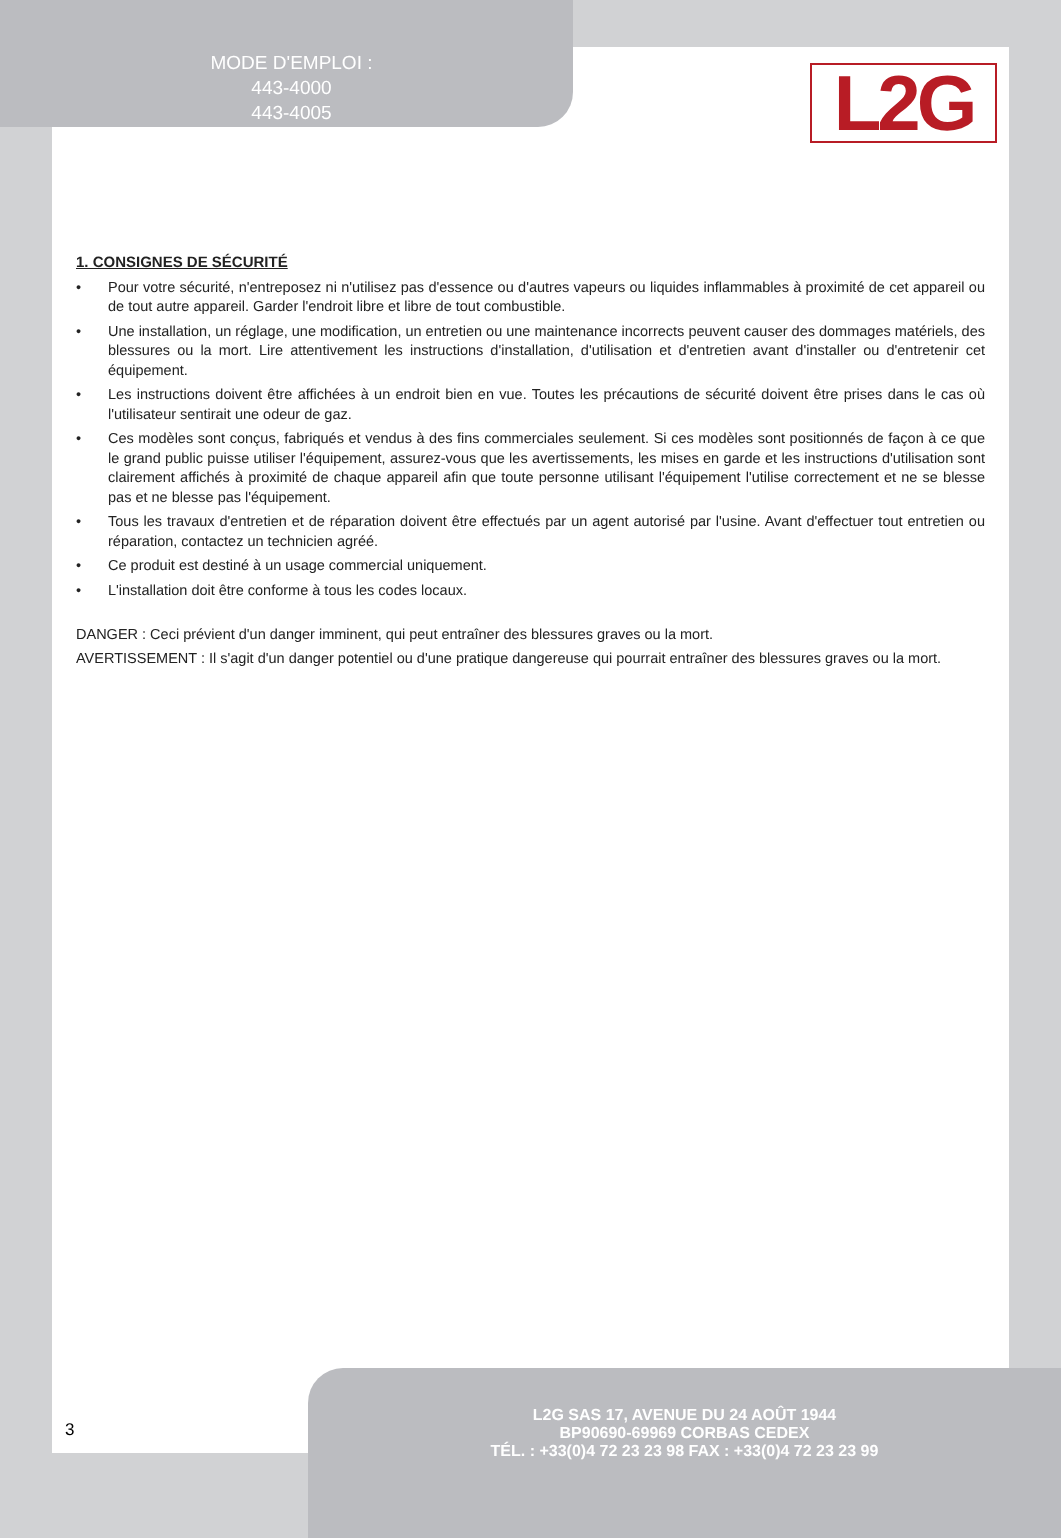MODE D'EMPLOI :
443-4000
443-4005
L2G
1. CONSIGNES DE SÉCURITÉ
• Pour votre sécurité, n'entreposez ni n'utilisez pas d'essence ou d'autres vapeurs ou liquides inflammables à proximité de cet appareil ou de tout autre appareil. Garder l'endroit libre et libre de tout combustible.
• Une installation, un réglage, une modification, un entretien ou une maintenance incorrects peuvent causer des dommages matériels, des blessures ou la mort. Lire attentivement les instructions d'installation, d'utilisation et d'entretien avant d'installer ou d'entretenir cet équipement.
• Les instructions doivent être affichées à un endroit bien en vue. Toutes les précautions de sécurité doivent être prises dans le cas où l'utilisateur sentirait une odeur de gaz.
• Ces modèles sont conçus, fabriqués et vendus à des fins commerciales seulement. Si ces modèles sont positionnés de façon à ce que le grand public puisse utiliser l'équipement, assurez-vous que les avertissements, les mises en garde et les instructions d'utilisation sont clairement affichés à proximité de chaque appareil afin que toute personne utilisant l'équipement l'utilise correctement et ne se blesse pas et ne blesse pas l'équipement.
• Tous les travaux d'entretien et de réparation doivent être effectués par un agent autorisé par l'usine. Avant d'effectuer tout entretien ou réparation, contactez un technicien agréé.
• Ce produit est destiné à un usage commercial uniquement.
• L'installation doit être conforme à tous les codes locaux.
DANGER : Ceci prévient d'un danger imminent, qui peut entraîner des blessures graves ou la mort.
AVERTISSEMENT : Il s'agit d'un danger potentiel ou d'une pratique dangereuse qui pourrait entraîner des blessures graves ou la mort.
3
L2G SAS 17, AVENUE DU 24 AOÛT 1944
BP90690-69969 CORBAS CEDEX
TÉL. : +33(0)4 72 23 23 98 FAX : +33(0)4 72 23 23 99